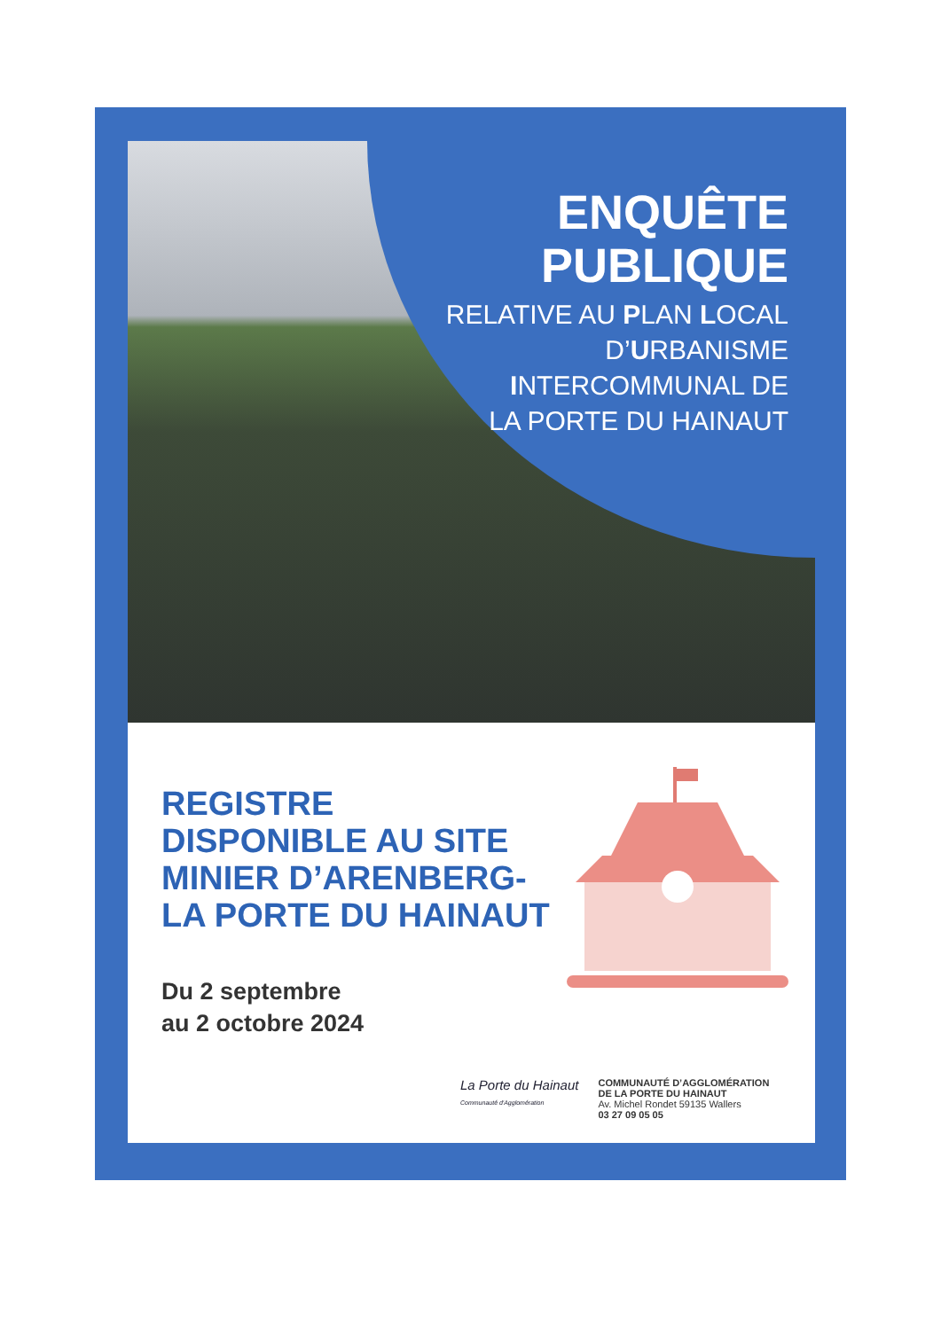ENQUÊTE
PUBLIQUE
RELATIVE AU PLAN LOCAL
D’URBANISME
INTERCOMMUNAL DE
LA PORTE DU HAINAUT
REGISTRE
DISPONIBLE AU SITE
MINIER D’ARENBERG-
LA PORTE DU HAINAUT
Du 2 septembre
au 2 octobre 2024
La Porte du Hainaut
Communauté d'Agglomération
COMMUNAUTÉ D’AGGLOMÉRATION
DE LA PORTE DU HAINAUT
Av. Michel Rondet 59135 Wallers
03 27 09 05 05